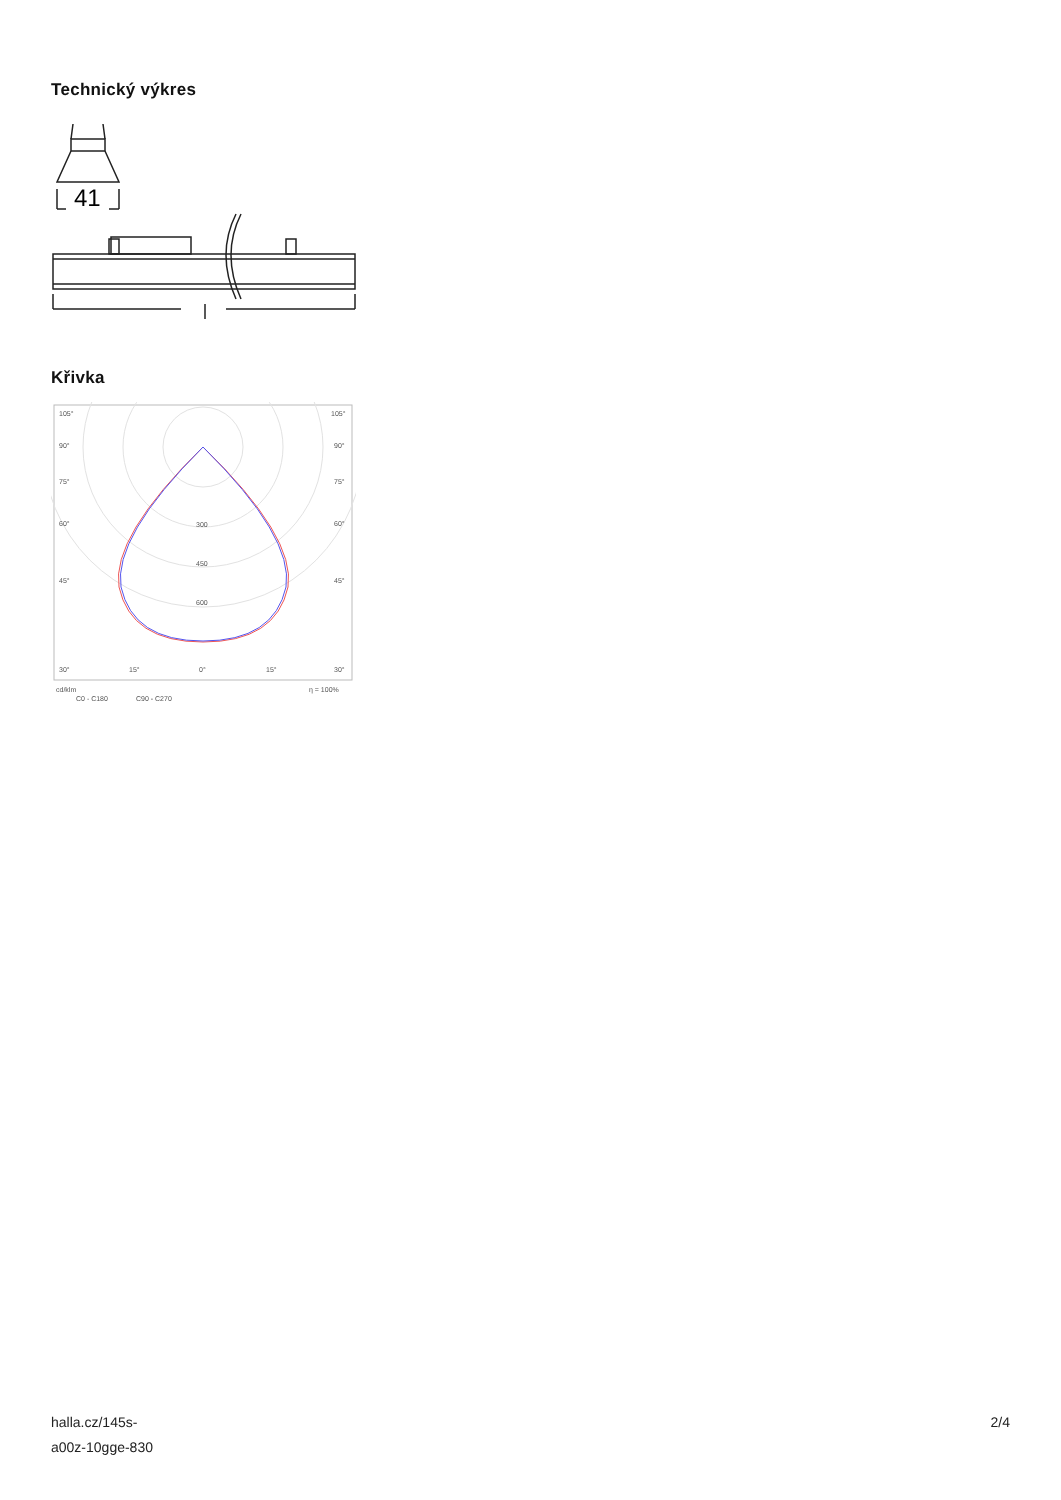Technický výkres
41
Křivka
105°
105°
90°
90°
75°
75°
60°
60°
45°
45°
300
450
600
30°
15°
0°
15°
30°
cd/klm
η = 100%
C0 - C180
C90 - C270
halla.cz/145s-
a00z-10gge-830
2/4